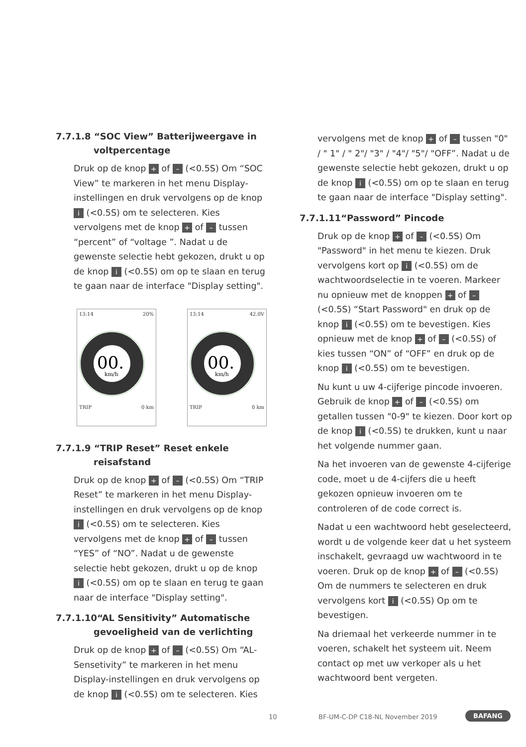7.7.1.8 “SOC View” Batterijweergave in voltpercentage
Druk op de knop + of – (<0.5S) Om “SOC View” te markeren in het menu Display-instellingen en druk vervolgens op de knop i (<0.5S) om te selecteren. Kies vervolgens met de knop + of – tussen “percent” of “voltage ”. Nadat u de gewenste selectie hebt gekozen, drukt u op de knop i (<0.5S) om op te slaan en terug te gaan naar de interface "Display setting".
13:14 20%
00.
km/h
TRIP 0 km
13:14 42.0V
00.
km/h
TRIP 0 km
7.7.1.9 “TRIP Reset” Reset enkele reisafstand
Druk op de knop + of – (<0.5S) Om “TRIP Reset” te markeren in het menu Display-instellingen en druk vervolgens op de knop i (<0.5S) om te selecteren. Kies vervolgens met de knop + of – tussen “YES” of “NO”. Nadat u de gewenste selectie hebt gekozen, drukt u op de knop i (<0.5S) om op te slaan en terug te gaan naar de interface "Display setting".
7.7.1.10“AL Sensitivity” Automatische gevoeligheid van de verlichting
Druk op de knop + of – (<0.5S) Om “AL-Sensetivity” te markeren in het menu Display-instellingen en druk vervolgens op de knop i (<0.5S) om te selecteren. Kies
vervolgens met de knop + of – tussen "0" / " 1" / " 2"/ "3" / "4"/ "5"/ "OFF”. Nadat u de gewenste selectie hebt gekozen, drukt u op de knop i (<0.5S) om op te slaan en terug te gaan naar de interface "Display setting".
7.7.1.11“Password” Pincode
Druk op de knop + of – (<0.5S) Om "Password" in het menu te kiezen. Druk vervolgens kort op i (<0.5S) om de wachtwoordselectie in te voeren. Markeer nu opnieuw met de knoppen + of – (<0.5S) “Start Password" en druk op de knop i (<0.5S) om te bevestigen. Kies opnieuw met de knop + of – (<0.5S) of kies tussen “ON” of “OFF” en druk op de knop i (<0.5S) om te bevestigen.
Nu kunt u uw 4-cijferige pincode invoeren. Gebruik de knop + of – (<0.5S) om getallen tussen "0-9" te kiezen. Door kort op de knop i (<0.5S) te drukken, kunt u naar het volgende nummer gaan.
Na het invoeren van de gewenste 4-cijferige code, moet u de 4-cijfers die u heeft gekozen opnieuw invoeren om te controleren of de code correct is.
Nadat u een wachtwoord hebt geselecteerd, wordt u de volgende keer dat u het systeem inschakelt, gevraagd uw wachtwoord in te voeren. Druk op de knop + of – (<0.5S) Om de nummers te selecteren en druk vervolgens kort i (<0.5S) Op om te bevestigen.
Na driemaal het verkeerde nummer in te voeren, schakelt het systeem uit. Neem contact op met uw verkoper als u het wachtwoord bent vergeten.
10 BF-UM-C-DP C18-NL November 2019 BAFANG